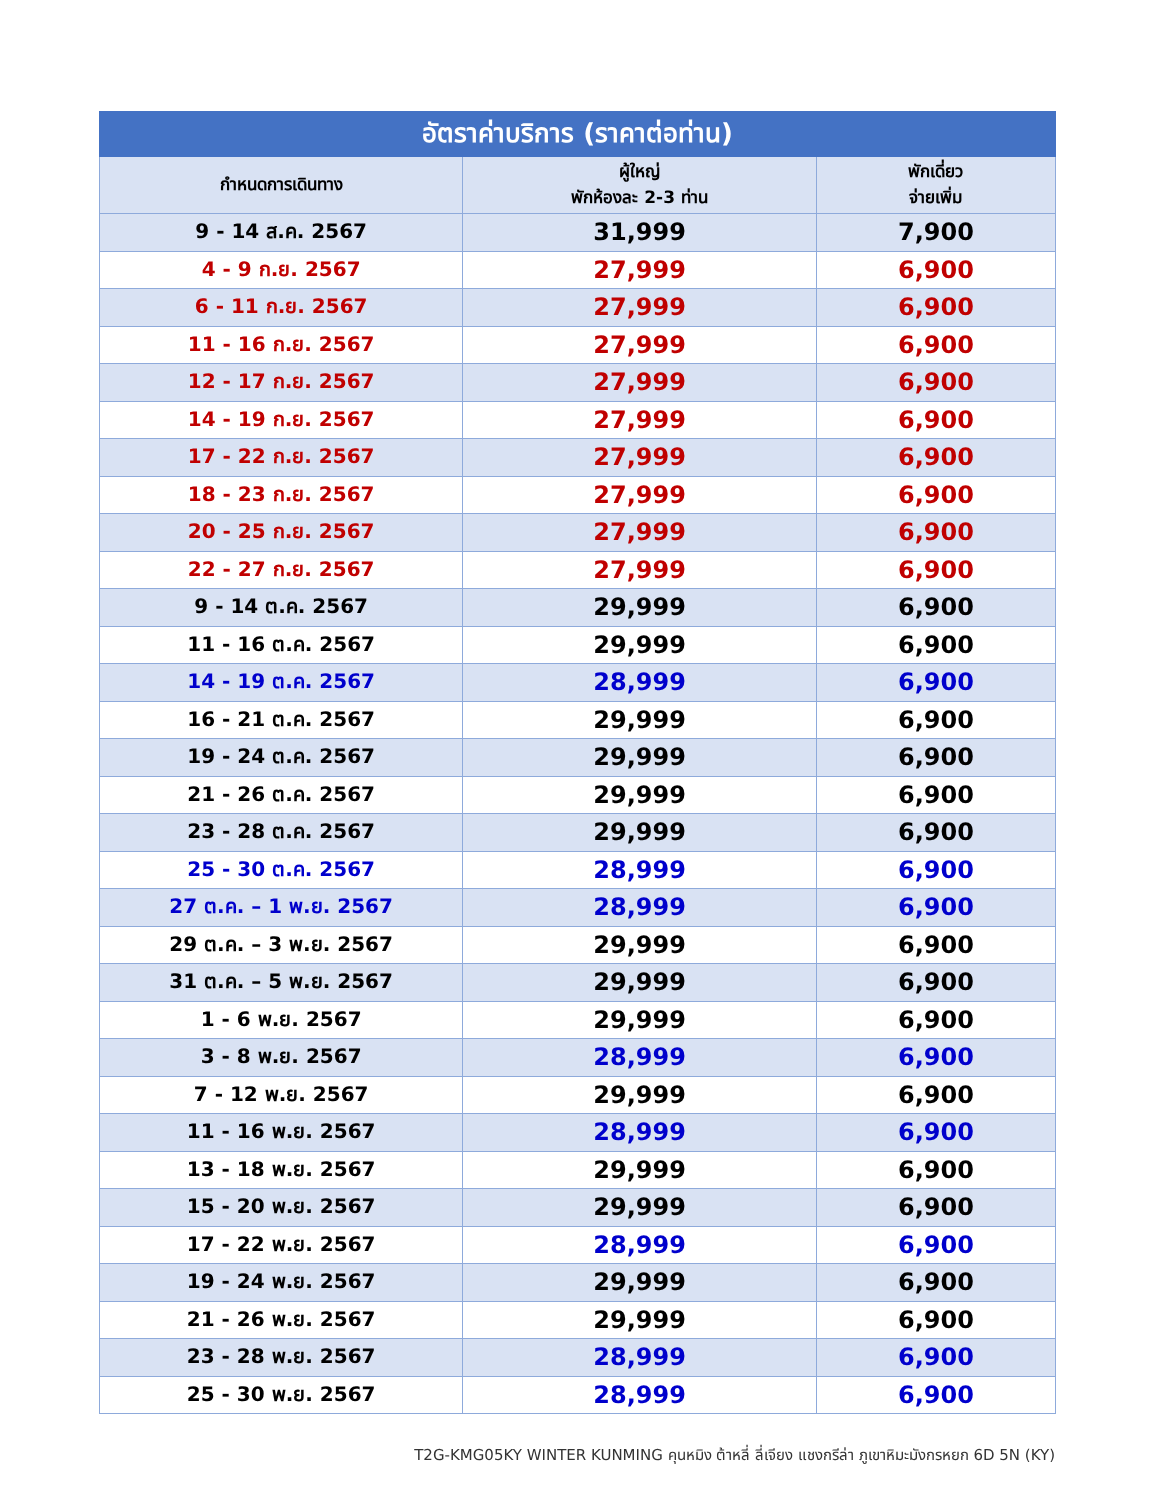| อัตราค่าบริการ (ราคาต่อท่าน) | | |
| --- | --- | --- |
| กำหนดการเดินทาง | ผู้ใหญ่ พักห้องละ 2-3 ท่าน | พักเดี่ยว จ่ายเพิ่ม |
| 9 - 14 ส.ค. 2567 | 31,999 | 7,900 |
| 4 - 9 ก.ย. 2567 | 27,999 | 6,900 |
| 6 - 11 ก.ย. 2567 | 27,999 | 6,900 |
| 11 - 16 ก.ย. 2567 | 27,999 | 6,900 |
| 12 - 17 ก.ย. 2567 | 27,999 | 6,900 |
| 14 - 19 ก.ย. 2567 | 27,999 | 6,900 |
| 17 - 22 ก.ย. 2567 | 27,999 | 6,900 |
| 18 - 23 ก.ย. 2567 | 27,999 | 6,900 |
| 20 - 25 ก.ย. 2567 | 27,999 | 6,900 |
| 22 - 27 ก.ย. 2567 | 27,999 | 6,900 |
| 9 - 14 ต.ค. 2567 | 29,999 | 6,900 |
| 11 - 16 ต.ค. 2567 | 29,999 | 6,900 |
| 14 - 19 ต.ค. 2567 | 28,999 | 6,900 |
| 16 - 21 ต.ค. 2567 | 29,999 | 6,900 |
| 19 - 24 ต.ค. 2567 | 29,999 | 6,900 |
| 21 - 26 ต.ค. 2567 | 29,999 | 6,900 |
| 23 - 28 ต.ค. 2567 | 29,999 | 6,900 |
| 25 - 30 ต.ค. 2567 | 28,999 | 6,900 |
| 27 ต.ค. – 1 พ.ย. 2567 | 28,999 | 6,900 |
| 29 ต.ค. – 3 พ.ย. 2567 | 29,999 | 6,900 |
| 31 ต.ค. – 5 พ.ย. 2567 | 29,999 | 6,900 |
| 1 - 6 พ.ย. 2567 | 29,999 | 6,900 |
| 3 - 8 พ.ย. 2567 | 28,999 | 6,900 |
| 7 - 12 พ.ย. 2567 | 29,999 | 6,900 |
| 11 - 16 พ.ย. 2567 | 28,999 | 6,900 |
| 13 - 18 พ.ย. 2567 | 29,999 | 6,900 |
| 15 - 20 พ.ย. 2567 | 29,999 | 6,900 |
| 17 - 22 พ.ย. 2567 | 28,999 | 6,900 |
| 19 - 24 พ.ย. 2567 | 29,999 | 6,900 |
| 21 - 26 พ.ย. 2567 | 29,999 | 6,900 |
| 23 - 28 พ.ย. 2567 | 28,999 | 6,900 |
| 25 - 30 พ.ย. 2567 | 28,999 | 6,900 |
T2G-KMG05KY WINTER KUNMING คุนหมิง ต้าหลี่ ลี่เจียง แชงกรีล่า ภูเขาหิมะมังกรหยก 6D 5N (KY)